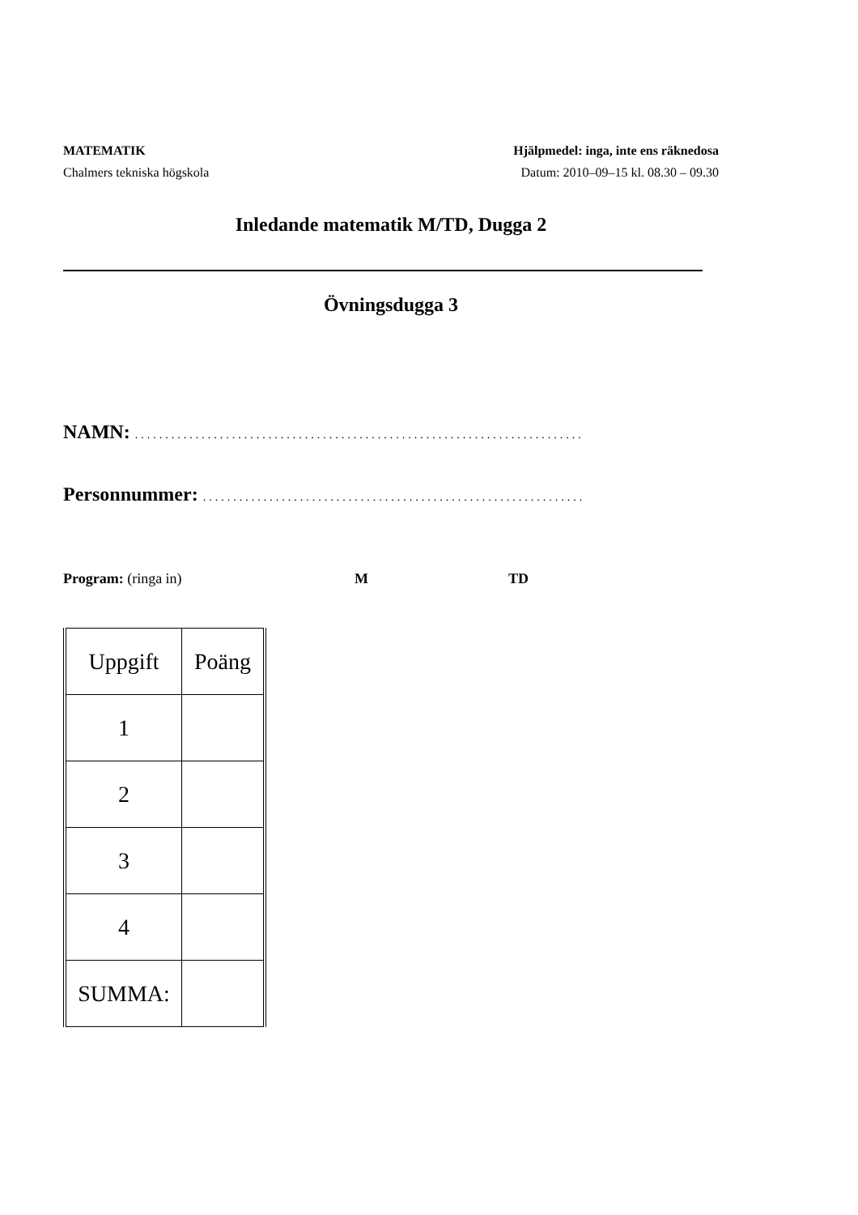MATEMATIK
Chalmers tekniska högskola
Hjälpmedel: inga, inte ens räknedosa
Datum: 2010–09–15 kl. 08.30 – 09.30
Inledande matematik M/TD, Dugga 2
Övningsdugga 3
NAMN: ..........................................................................
Personnummer: ...............................................................
Program: (ringa in) M TD
| Uppgift | Poäng |
| --- | --- |
| 1 | |
| 2 | |
| 3 | |
| 4 | |
| SUMMA: | |